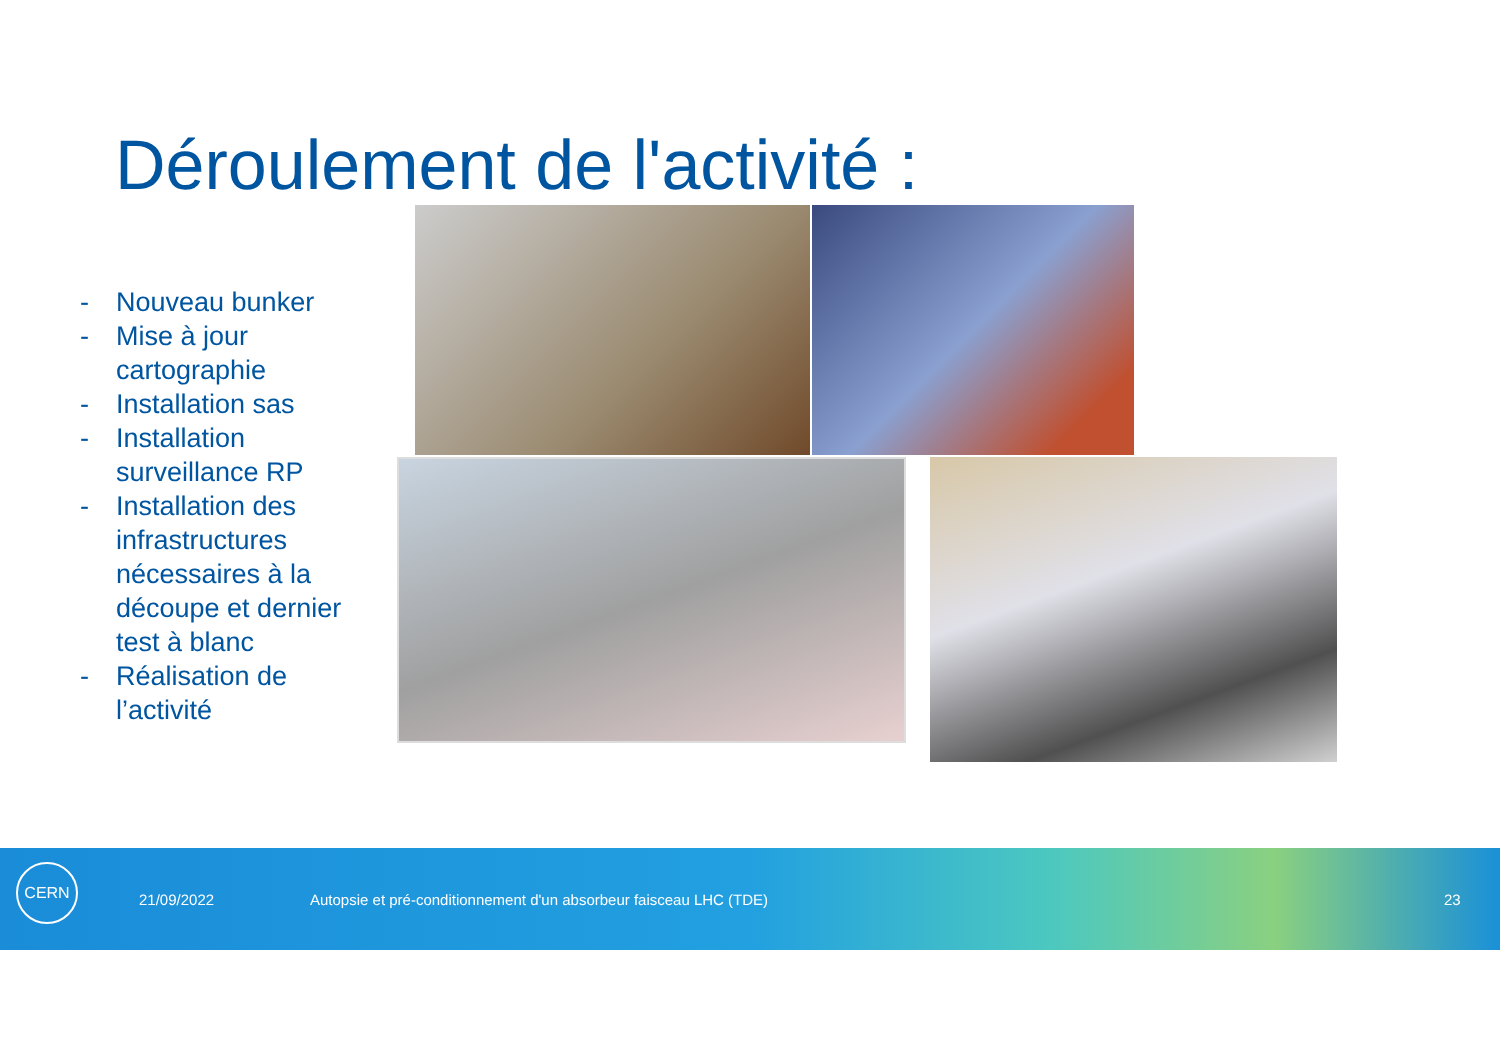Déroulement de l'activité :
- Nouveau bunker
- Mise à jour cartographie
- Installation sas
- Installation surveillance RP
- Installation des infrastructures nécessaires à la découpe et dernier test à blanc
- Réalisation de l’activité
CERN
21/09/2022 Autopsie et pré-conditionnement d'un absorbeur faisceau LHC (TDE) 23